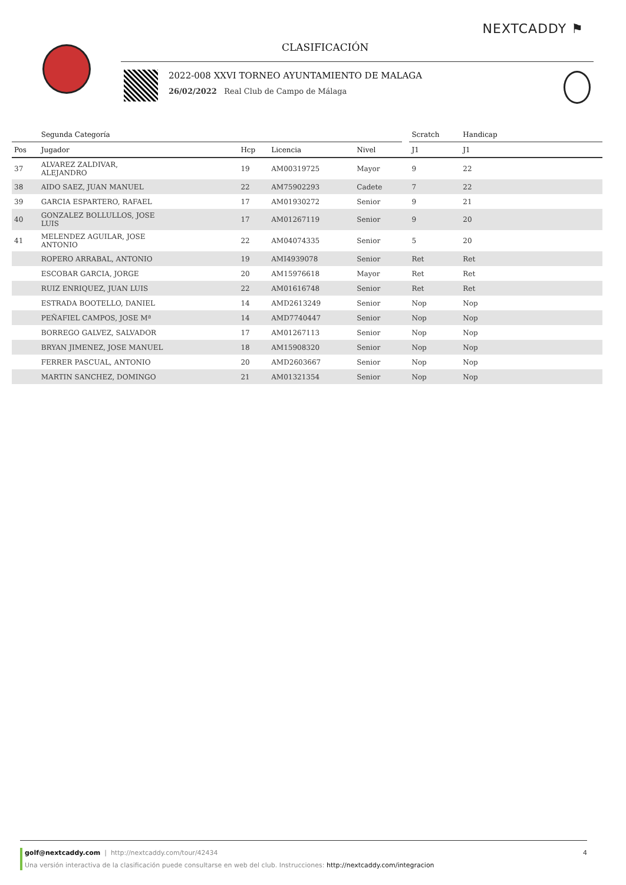NEXTCADDY ⚑
CLASIFICACIÓN
2022-008 XXVI TORNEO AYUNTAMIENTO DE MALAGA
26/02/2022 Real Club de Campo de Málaga
| | Segunda Categoría | | | | | Scratch | Handicap | |
| --- | --- | --- | --- | --- | --- | --- | --- | --- |
| Pos | Jugador | Hcp | Licencia | Nivel | | J1 | J1 | |
| 37 | ALVAREZ ZALDIVAR, ALEJANDRO | 19 | AM00319725 | Mayor | | 9 | 22 | |
| 38 | AIDO SAEZ, JUAN MANUEL | 22 | AM75902293 | Cadete | | 7 | 22 | |
| 39 | GARCIA ESPARTERO, RAFAEL | 17 | AM01930272 | Senior | | 9 | 21 | |
| 40 | GONZALEZ BOLLULLOS, JOSE LUIS | 17 | AM01267119 | Senior | | 9 | 20 | |
| 41 | MELENDEZ AGUILAR, JOSE ANTONIO | 22 | AM04074335 | Senior | | 5 | 20 | |
| | ROPERO ARRABAL, ANTONIO | 19 | AMI4939078 | Senior | | Ret | Ret | |
| | ESCOBAR GARCIA, JORGE | 20 | AM15976618 | Mayor | | Ret | Ret | |
| | RUIZ ENRIQUEZ, JUAN LUIS | 22 | AM01616748 | Senior | | Ret | Ret | |
| | ESTRADA BOOTELLO, DANIEL | 14 | AMD2613249 | Senior | | Nop | Nop | |
| | PEÑAFIEL CAMPOS, JOSE Mª | 14 | AMD7740447 | Senior | | Nop | Nop | |
| | BORREGO GALVEZ, SALVADOR | 17 | AM01267113 | Senior | | Nop | Nop | |
| | BRYAN JIMENEZ, JOSE MANUEL | 18 | AM15908320 | Senior | | Nop | Nop | |
| | FERRER PASCUAL, ANTONIO | 20 | AMD2603667 | Senior | | Nop | Nop | |
| | MARTIN SANCHEZ, DOMINGO | 21 | AM01321354 | Senior | | Nop | Nop | |
golf@nextcaddy.com | http://nextcaddy.com/tour/42434 4
Una versión interactiva de la clasificación puede consultarse en web del club. Instrucciones: http://nextcaddy.com/integracion